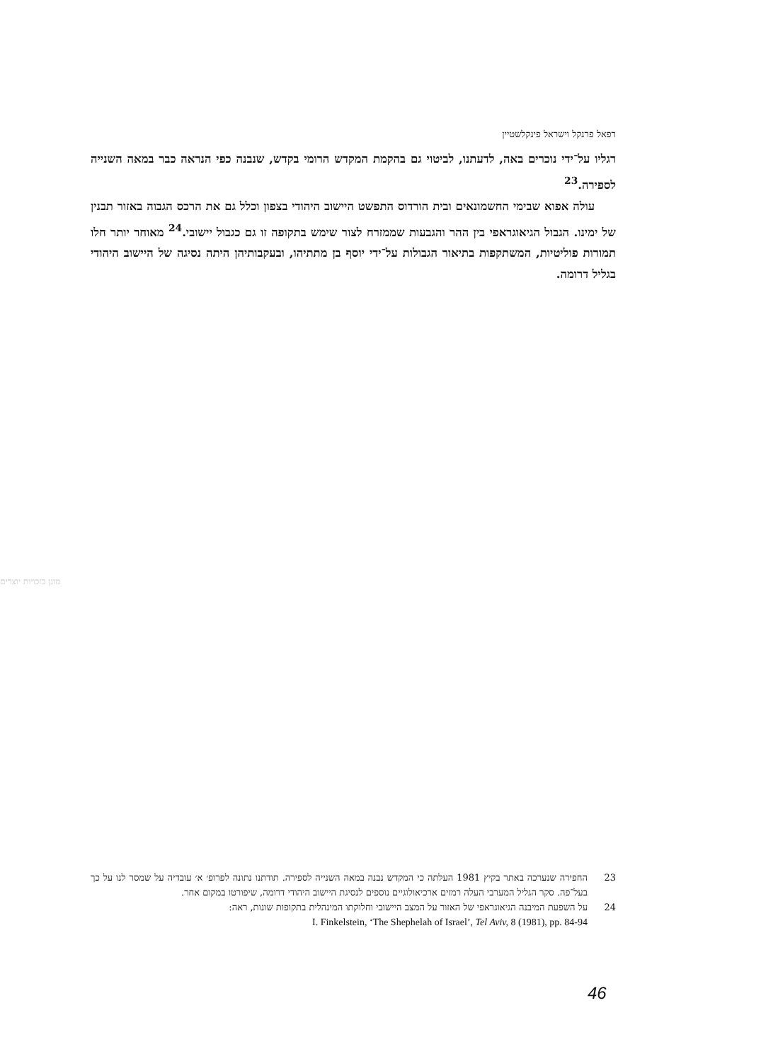רפאל פרנקל וישראל פינקלשטיין
רגליו על־ידי נוכרים באה, לדעתנו, לביטוי גם בהקמת המקדש הרומי בקדש, שנבנה כפי הנראה כבר במאה השנייה לספירה.<sup>23</sup>
עולה אפוא שבימי החשמונאים ובית הורדוס התפשט היישוב היהודי בצפון וכלל גם את הרכס הגבוה באזור תבנין של ימינו. הגבול הגיאוגראפי בין ההר והגבעות שממזרח לצור שימש בתקופה זו גם כגבול יישובי.<sup>24</sup> מאוחר יותר חלו תמורות פוליטיות, המשתקפות בתיאור הגבולות על־ידי יוסף בן מתתיהו, ובעקבותיהן היתה נסיגה של היישוב היהודי בגליל דרומה.
מוגן בזכויות יוצרים
23 החפירה שנערכה באתר בקיץ 1981 העלתה כי המקדש נבנה במאה השנייה לספירה. תודתנו נתונה לפרופ׳ א׳ עובדיה על שמסר לנו על כך בעל־פה. סקר הגליל המערבי העלה רמזים ארכיאולוגיים נוספים לנסיגת היישוב היהודי דרומה, שיפורטו במקום אחר.
24 על השפעת המיבנה הגיאוגראפי של האזור על המצב היישובי וחלוקתו המינהלית בתקופות שונות, ראה:
I. Finkelstein, ‘The Shephelah of Israel’, Tel Aviv, 8 (1981), pp. 84-94
46